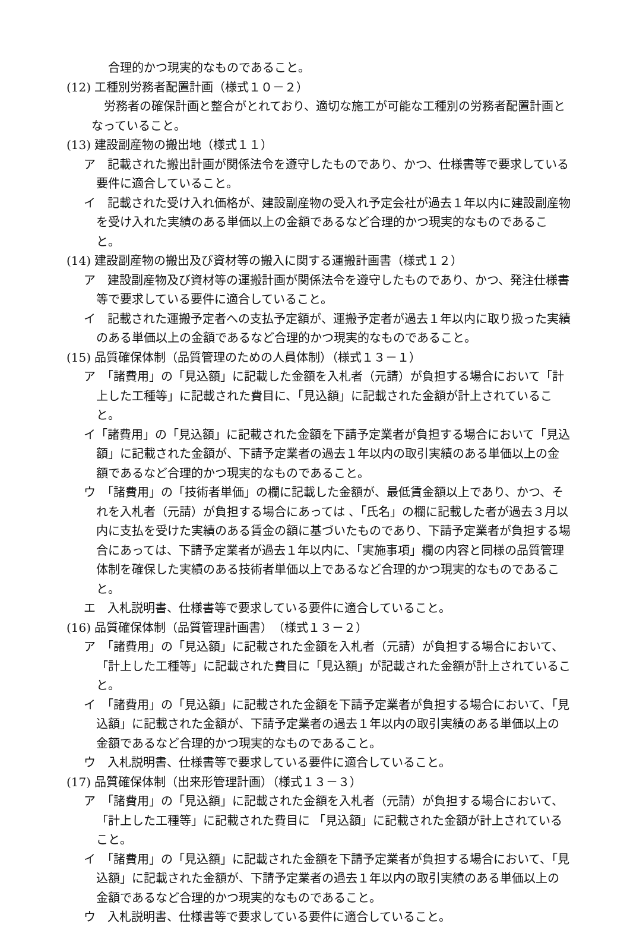合理的かつ現実的なものであること。
(12) 工種別労務者配置計画（様式１０－２）
労務者の確保計画と整合がとれており、適切な施工が可能な工種別の労務者配置計画となっていること。
(13) 建設副産物の搬出地（様式１１）
ア　記載された搬出計画が関係法令を遵守したものであり、かつ、仕様書等で要求している要件に適合していること。
イ　記載された受け入れ価格が、建設副産物の受入れ予定会社が過去１年以内に建設副産物を受け入れた実績のある単価以上の金額であるなど合理的かつ現実的なものであること。
(14) 建設副産物の搬出及び資材等の搬入に関する運搬計画書（様式１２）
ア　建設副産物及び資材等の運搬計画が関係法令を遵守したものであり、かつ、発注仕様書等で要求している要件に適合していること。
イ　記載された運搬予定者への支払予定額が、運搬予定者が過去１年以内に取り扱った実績のある単価以上の金額であるなど合理的かつ現実的なものであること。
(15) 品質確保体制（品質管理のための人員体制）（様式１３－１）
ア　「諸費用」の「見込額」に記載した金額を入札者（元請）が負担する場合において「計上した工種等」に記載された費目に、「見込額」に記載された金額が計上されていること。
イ「諸費用」の「見込額」に記載された金額を下請予定業者が負担する場合において「見込額」に記載された金額が、下請予定業者の過去１年以内の取引実績のある単価以上の金額であるなど合理的かつ現実的なものであること。
ウ　「諸費用」の「技術者単価」の欄に記載した金額が、最低賃金額以上であり、かつ、それを入札者（元請）が負担する場合にあっては 、「氏名」の欄に記載した者が過去３月以内に支払を受けた実績のある賃金の額に基づいたものであり、下請予定業者が負担する場合にあっては、下請予定業者が過去１年以内に、「実施事項」欄の内容と同様の品質管理体制を確保した実績のある技術者単価以上であるなど合理的かつ現実的なものであること。
エ　入札説明書、仕様書等で要求している要件に適合していること。
(16) 品質確保体制（品質管理計画書）　（様式１３－２）
ア　「諸費用」の「見込額」に記載された金額を入札者（元請）が負担する場合において、「計上した工種等」に記載された費目に「見込額」が記載された金額が計上されていること。
イ　「諸費用」の「見込額」に記載された金額を下請予定業者が負担する場合において、「見込額」に記載された金額が、下請予定業者の過去１年以内の取引実績のある単価以上の金額であるなど合理的かつ現実的なものであること。
ウ　入札説明書、仕様書等で要求している要件に適合していること。
(17) 品質確保体制（出来形管理計画）（様式１３－３）
ア　「諸費用」の「見込額」に記載された金額を入札者（元請）が負担する場合において、「計上した工種等」に記載された費目に 「見込額」に記載された金額が計上されていること。
イ　「諸費用」の「見込額」に記載された金額を下請予定業者が負担する場合において、「見込額」に記載された金額が、下請予定業者の過去１年以内の取引実績のある単価以上の金額であるなど合理的かつ現実的なものであること。
ウ　入札説明書、仕様書等で要求している要件に適合していること。